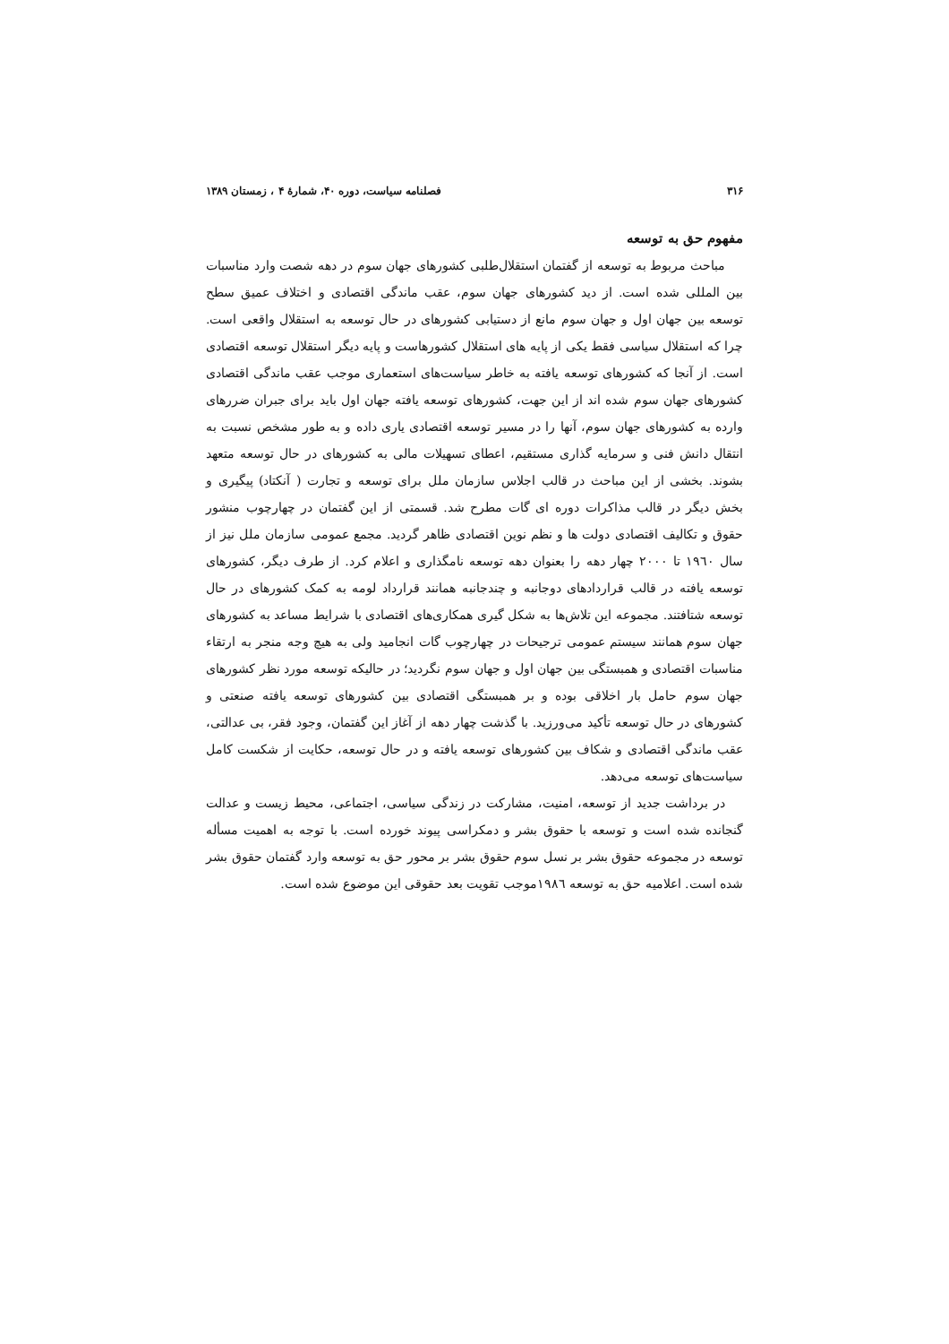۳۱۶ فصلنامه سیاست، دوره ۴۰، شمارهٔ ۴ ، زمستان ۱۳۸۹
مفهوم حق به توسعه
مباحث مربوط به توسعه از گفتمان استقلال‌طلبی کشورهای جهان سوم در دهه شصت وارد مناسبات بین المللی شده است. از دید کشورهای جهان سوم، عقب ماندگی اقتصادی و اختلاف عمیق سطح توسعه بین جهان اول و جهان سوم مانع از دستیابی کشورهای در حال توسعه به استقلال واقعی است. چرا که استقلال سیاسی فقط یکی از پایه های استقلال کشورهاست و پایه دیگر استقلال توسعه اقتصادی است. از آنجا که کشورهای توسعه یافته به خاطر سیاست‌های استعماری موجب عقب ماندگی اقتصادی کشورهای جهان سوم شده اند از این جهت، کشورهای توسعه یافته جهان اول باید برای جبران ضررهای وارده به کشورهای جهان سوم، آنها را در مسیر توسعه اقتصادی یاری داده و به طور مشخص نسبت به انتقال دانش فنی و سرمایه گذاری مستقیم، اعطای تسهیلات مالی به کشورهای در حال توسعه متعهد بشوند. بخشی از این مباحث در قالب اجلاس سازمان ملل برای توسعه و تجارت ( آنکتاد) پیگیری و بخش دیگر در قالب مذاکرات دوره ای گات مطرح شد. قسمتی از این گفتمان در چهارچوب منشور حقوق و تکالیف اقتصادی دولت ها و نظم نوین اقتصادی ظاهر گردید. مجمع عمومی سازمان ملل نیز از سال ۱۹٦۰ تا ۲۰۰۰ چهار دهه را بعنوان دهه توسعه نامگذاری و اعلام کرد. از طرف دیگر، کشورهای توسعه یافته در قالب قراردادهای دوجانبه و چندجانبه همانند قرارداد لومه به کمک کشورهای در حال توسعه شتافتند. مجموعه این تلاش‌ها به شکل گیری همکاری‌های اقتصادی با شرایط مساعد به کشورهای جهان سوم همانند سیستم عمومی ترجیحات در چهارچوب گات انجامید ولی به هیچ وجه منجر به ارتقاء مناسبات اقتصادی و همبستگی بین جهان اول و جهان سوم نگردید؛ در حالیکه توسعه مورد نظر کشورهای جهان سوم حامل بار اخلاقی بوده و بر همبستگی اقتصادی بین کشورهای توسعه یافته صنعتی و کشورهای در حال توسعه تأکید می‌ورزید. با گذشت چهار دهه از آغاز این گفتمان، وجود فقر، بی عدالتی، عقب ماندگی اقتصادی و شکاف بین کشورهای توسعه یافته و در حال توسعه، حکایت از شکست کامل سیاست‌های توسعه می‌دهد.
در برداشت جدید از توسعه، امنیت، مشارکت در زندگی سیاسی، اجتماعی، محیط زیست و عدالت گنجانده شده است و توسعه با حقوق بشر و دمکراسی پیوند خورده است. با توجه به اهمیت مسأله توسعه در مجموعه حقوق بشر بر نسل سوم حقوق بشر بر محور حق به توسعه وارد گفتمان حقوق بشر شده است. اعلامیه حق به توسعه ۱۹۸٦موجب تقویت بعد حقوقی این موضوع شده است.